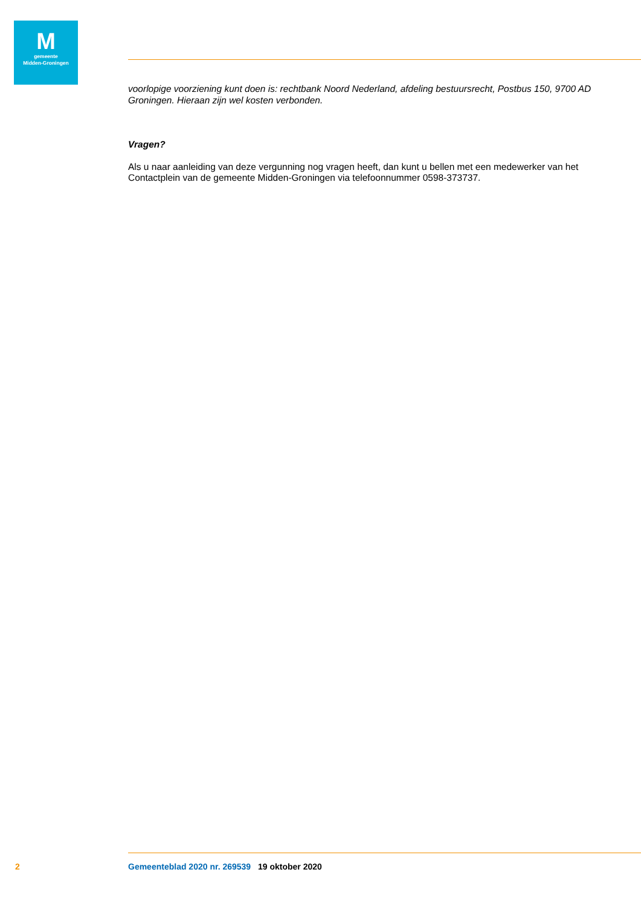Mgemeente
Midden-Groningen
voorlopige voorziening kunt doen is: rechtbank Noord Nederland, afdeling bestuursrecht, Postbus 150, 9700 AD Groningen. Hieraan zijn wel kosten verbonden.
Vragen?
Als u naar aanleiding van deze vergunning nog vragen heeft, dan kunt u bellen met een medewerker van het Contactplein van de gemeente Midden-Groningen via telefoonnummer 0598-373737.
2 Gemeenteblad 2020 nr. 269539 19 oktober 2020